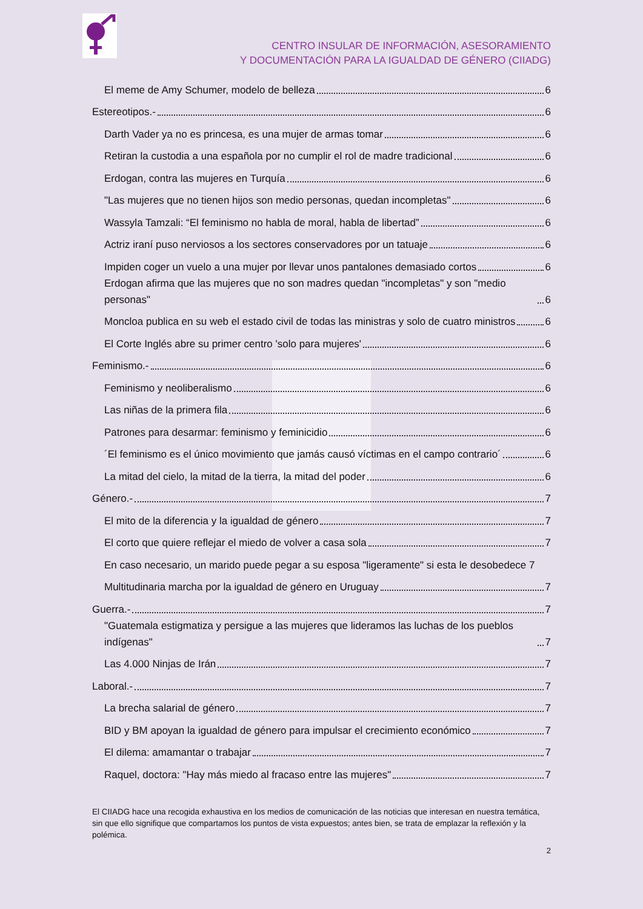CENTRO INSULAR DE INFORMACIÓN, ASESORAMIENTO
Y DOCUMENTACIÓN PARA LA IGUALDAD DE GÉNERO (CIIADG)
El meme de Amy Schumer, modelo de belleza 6
Estereotipos.- 6
Darth Vader ya no es princesa, es una mujer de armas tomar 6
Retiran la custodia a una española por no cumplir el rol de madre tradicional 6
Erdogan, contra las mujeres en Turquía 6
"Las mujeres que no tienen hijos son medio personas, quedan incompletas" 6
Wassyla Tamzali: “El feminismo no habla de moral, habla de libertad” 6
Actriz iraní puso nerviosos a los sectores conservadores por un tatuaje 6
Impiden coger un vuelo a una mujer por llevar unos pantalones demasiado cortos 6
Erdogan afirma que las mujeres que no son madres quedan "incompletas" y son "medio personas" 6
Moncloa publica en su web el estado civil de todas las ministras y solo de cuatro ministros 6
El Corte Inglés abre su primer centro 'solo para mujeres' 6
Feminismo.- 6
Feminismo y neoliberalismo 6
Las niñas de la primera fila 6
Patrones para desarmar: feminismo y feminicidio 6
´El feminismo es el único movimiento que jamás causó víctimas en el campo contrario´ 6
La mitad del cielo, la mitad de la tierra, la mitad del poder 6
Género.- 7
El mito de la diferencia y la igualdad de género 7
El corto que quiere reflejar el miedo de volver a casa sola 7
En caso necesario, un marido puede pegar a su esposa "ligeramente" si esta le desobedece 7
Multitudinaria marcha por la igualdad de género en Uruguay 7
Guerra.- 7
"Guatemala estigmatiza y persigue a las mujeres que lideramos las luchas de los pueblos indígenas" 7
Las 4.000 Ninjas de Irán 7
Laboral.- 7
La brecha salarial de género 7
BID y BM apoyan la igualdad de género para impulsar el crecimiento económico 7
El dilema: amamantar o trabajar 7
Raquel, doctora: "Hay más miedo al fracaso entre las mujeres" 7
El CIIADG hace una recogida exhaustiva en los medios de comunicación de las noticias que interesan en nuestra temática, sin que ello signifique que compartamos los puntos de vista expuestos; antes bien, se trata de emplazar la reflexión y la polémica.
2